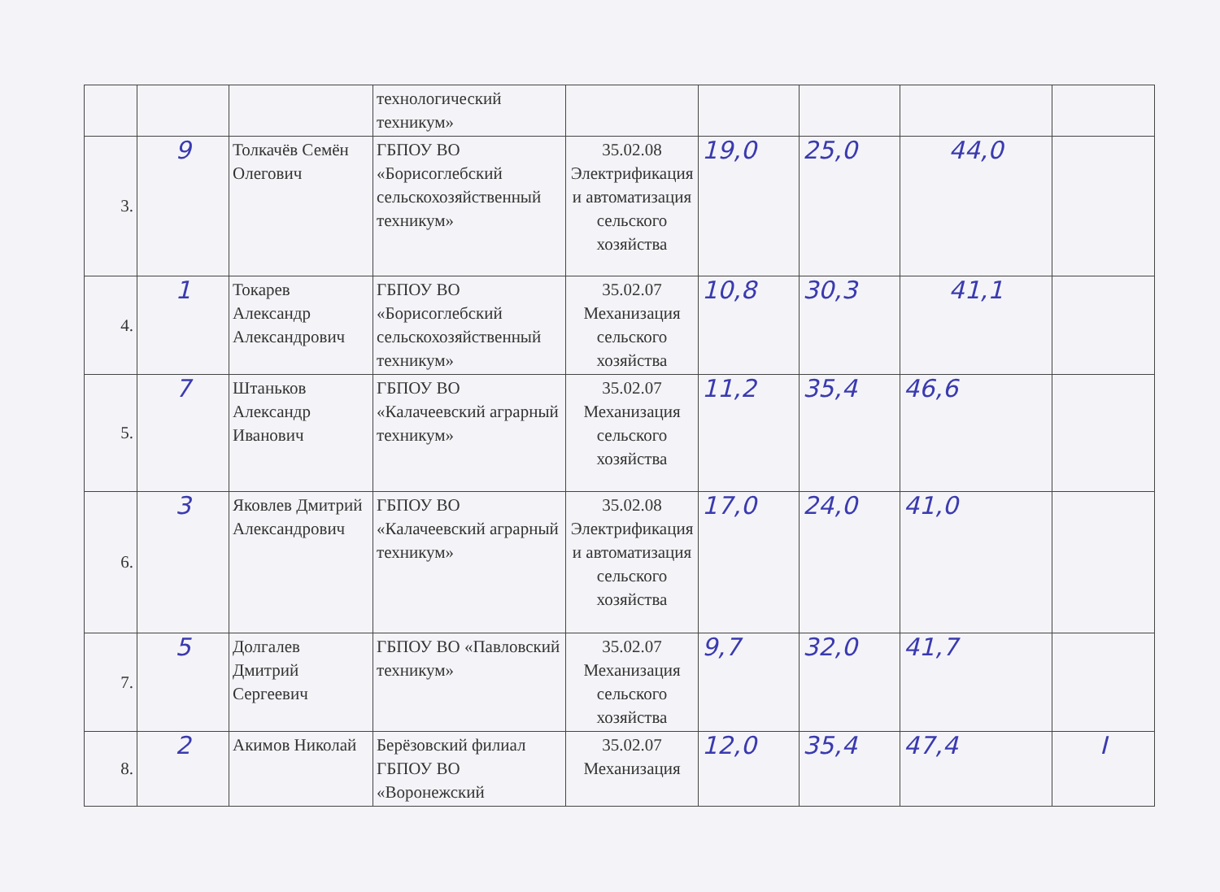| | | | технологический техникум» | | | | | |
| 3. | 9 | Толкачёв Семён Олегович | ГБПОУ ВО «Борисоглебский сельскохозяйственный техникум» | 35.02.08 Электрификация и автоматизация сельского хозяйства | 19,0 | 25,0 | 44,0 | |
| 4. | 1 | Токарев Александр Александрович | ГБПОУ ВО «Борисоглебский сельскохозяйственный техникум» | 35.02.07 Механизация сельского хозяйства | 10,8 | 30,3 | 41,1 | |
| 5. | 7 | Штаньков Александр Иванович | ГБПОУ ВО «Калачеевский аграрный техникум» | 35.02.07 Механизация сельского хозяйства | 11,2 | 35,4 | 46,6 | |
| 6. | 3 | Яковлев Дмитрий Александрович | ГБПОУ ВО «Калачеевский аграрный техникум» | 35.02.08 Электрификация и автоматизация сельского хозяйства | 17,0 | 24,0 | 41,0 | |
| 7. | 5 | Долгалев Дмитрий Сергеевич | ГБПОУ ВО «Павловский техникум» | 35.02.07 Механизация сельского хозяйства | 9,7 | 32,0 | 41,7 | |
| 8. | 2 | Акимов Николай | Берёзовский филиал ГБПОУ ВО «Воронежский | 35.02.07 Механизация | 12,0 | 35,4 | 47,4 | I |